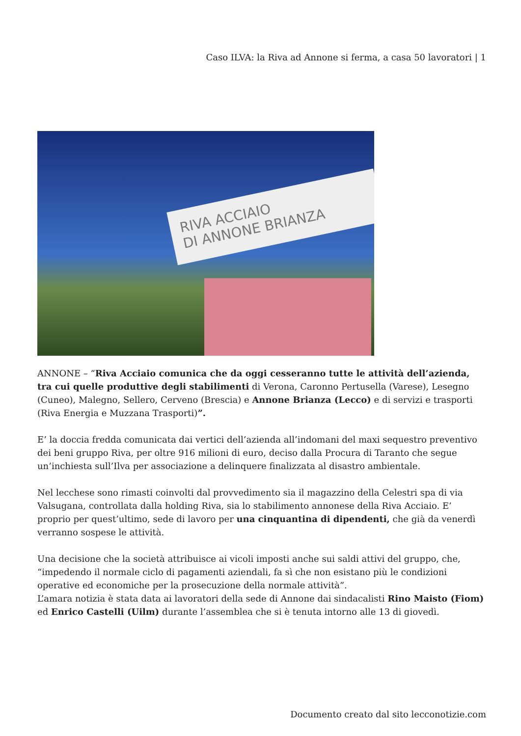Caso ILVA: la Riva ad Annone si ferma, a casa 50 lavoratori | 1
RIVA ACCIAIO
DI ANNONE BRIANZA
ANNONE – “Riva Acciaio comunica che da oggi cesseranno tutte le attività dell’azienda, tra cui quelle produttive degli stabilimenti di Verona, Caronno Pertusella (Varese), Lesegno (Cuneo), Malegno, Sellero, Cerveno (Brescia) e Annone Brianza (Lecco) e di servizi e trasporti (Riva Energia e Muzzana Trasporti)”.
E’ la doccia fredda comunicata dai vertici dell’azienda all’indomani del maxi sequestro preventivo dei beni gruppo Riva, per oltre 916 milioni di euro, deciso dalla Procura di Taranto che segue un’inchiesta sull’Ilva per associazione a delinquere finalizzata al disastro ambientale.
Nel lecchese sono rimasti coinvolti dal provvedimento sia il magazzino della Celestri spa di via Valsugana, controllata dalla holding Riva, sia lo stabilimento annonese della Riva Acciaio. E’ proprio per quest’ultimo, sede di lavoro per una cinquantina di dipendenti, che già da venerdì verranno sospese le attività.
Una decisione che la società attribuisce ai vicoli imposti anche sui saldi attivi del gruppo, che, “impedendo il normale ciclo di pagamenti aziendali, fa sì che non esistano più le condizioni operative ed economiche per la prosecuzione della normale attività”.
L’amara notizia è stata data ai lavoratori della sede di Annone dai sindacalisti Rino Maisto (Fiom) ed Enrico Castelli (Uilm) durante l’assemblea che si è tenuta intorno alle 13 di giovedì.
Documento creato dal sito lecconotizie.com